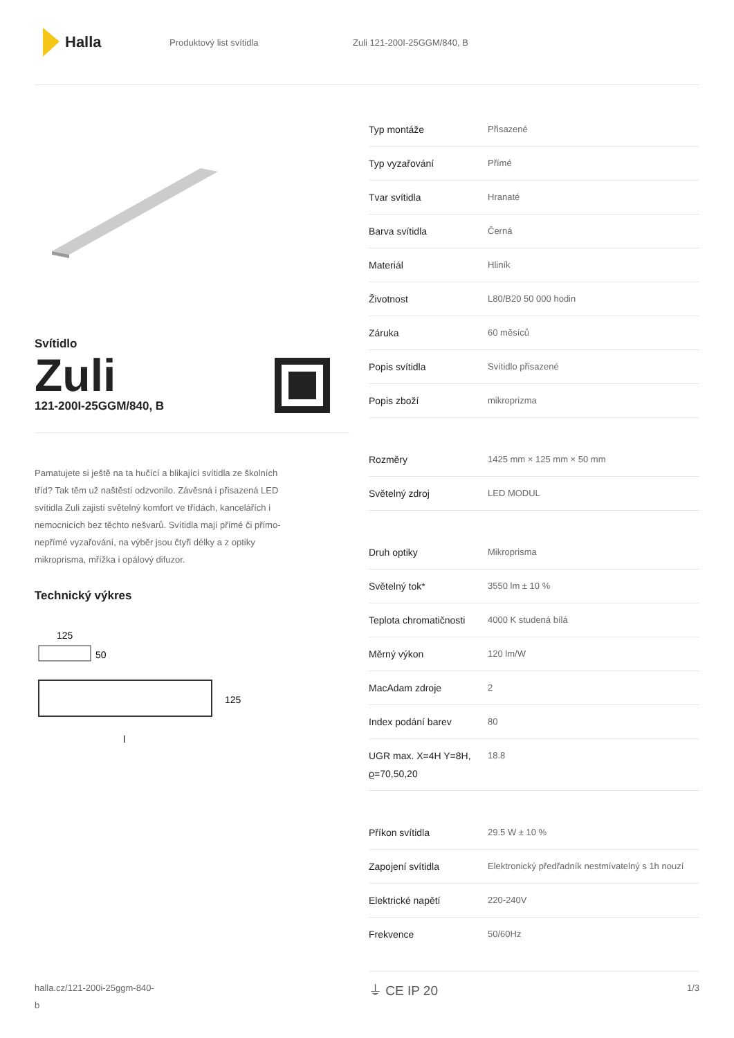Halla
Produktový list svítidla Zuli 121-200I-25GGM/840, B
Svítidlo
Zuli
121-200I-25GGM/840, B
Pamatujete si ještě na ta hučící a blikající svítidla ze školních tříd? Tak těm už naštěstí odzvonilo. Závěsná i přisazená LED svítidla Zuli zajistí světelný komfort ve třídách, kancelářích i nemocnicích bez těchto nešvarů. Svítidla mají přímé či přímo-nepřímé vyzařování, na výběr jsou čtyři délky a z optiky mikroprisma, mřížka i opálový difuzor.
Technický výkres
125
50
125
l
| Typ montáže | Přisazené |
| Typ vyzařování | Přímé |
| Tvar svítidla | Hranaté |
| Barva svítidla | Černá |
| Materiál | Hliník |
| Životnost | L80/B20 50 000 hodin |
| Záruka | 60 měsíců |
| Popis svítidla | Svítidlo přisazené |
| Popis zboží | mikroprizma |
| Rozměry | 1425 mm × 125 mm × 50 mm |
| Světelný zdroj | LED MODUL |
| Druh optiky | Mikroprisma |
| Světelný tok* | 3550 lm ± 10 % |
| Teplota chromatičnosti | 4000 K studená bílá |
| Měrný výkon | 120 lm/W |
| MacAdam zdroje | 2 |
| Index podání barev | 80 |
| UGR max. X=4H Y=8H, ϱ=70,50,20 | 18.8 |
| Příkon svítidla | 29.5 W ± 10 % |
| Zapojení svítidla | Elektronický předřadník nestmívatelný s 1h nouzí |
| Elektrické napětí | 220-240V |
| Frekvence | 50/60Hz |
⏚ CE IP 20
halla.cz/121-200i-25ggm-840-
b
1/3